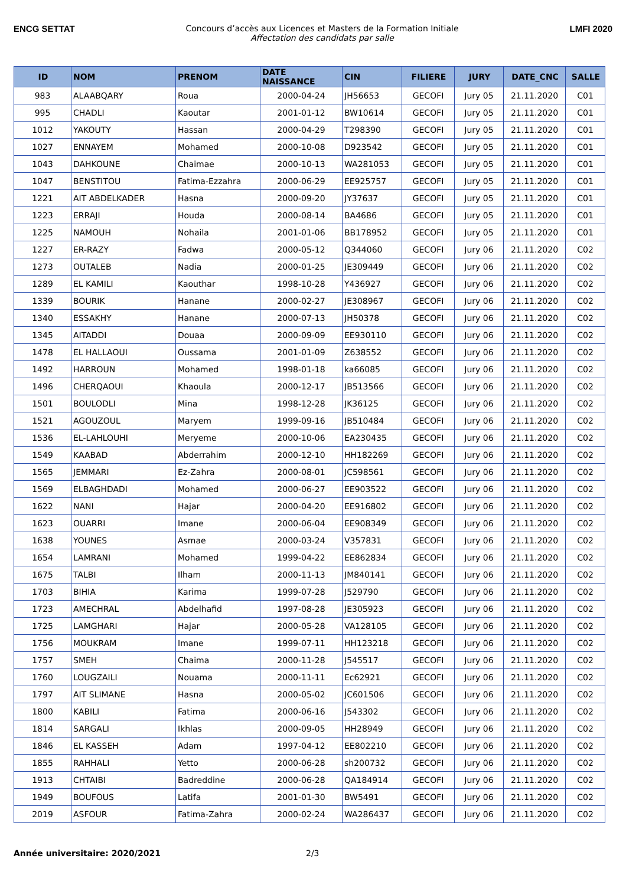ENCG SETTAT Concours d’accès aux Licences et Masters de la Formation Initiale
Affectation des candidats par salle
LMFI 2020
| ID | NOM | PRENOM | DATE NAISSANCE | CIN | FILIERE | JURY | DATE_CNC | SALLE |
| --- | --- | --- | --- | --- | --- | --- | --- | --- |
| 983 | ALAABQARY | Roua | 2000-04-24 | JH56653 | GECOFI | Jury 05 | 21.11.2020 | C01 |
| 995 | CHADLI | Kaoutar | 2001-01-12 | BW10614 | GECOFI | Jury 05 | 21.11.2020 | C01 |
| 1012 | YAKOUTY | Hassan | 2000-04-29 | T298390 | GECOFI | Jury 05 | 21.11.2020 | C01 |
| 1027 | ENNAYEM | Mohamed | 2000-10-08 | D923542 | GECOFI | Jury 05 | 21.11.2020 | C01 |
| 1043 | DAHKOUNE | Chaimae | 2000-10-13 | WA281053 | GECOFI | Jury 05 | 21.11.2020 | C01 |
| 1047 | BENSTITOU | Fatima-Ezzahra | 2000-06-29 | EE925757 | GECOFI | Jury 05 | 21.11.2020 | C01 |
| 1221 | AIT ABDELKADER | Hasna | 2000-09-20 | JY37637 | GECOFI | Jury 05 | 21.11.2020 | C01 |
| 1223 | ERRAJI | Houda | 2000-08-14 | BA4686 | GECOFI | Jury 05 | 21.11.2020 | C01 |
| 1225 | NAMOUH | Nohaila | 2001-01-06 | BB178952 | GECOFI | Jury 05 | 21.11.2020 | C01 |
| 1227 | ER-RAZY | Fadwa | 2000-05-12 | Q344060 | GECOFI | Jury 06 | 21.11.2020 | C02 |
| 1273 | OUTALEB | Nadia | 2000-01-25 | JE309449 | GECOFI | Jury 06 | 21.11.2020 | C02 |
| 1289 | EL KAMILI | Kaouthar | 1998-10-28 | Y436927 | GECOFI | Jury 06 | 21.11.2020 | C02 |
| 1339 | BOURIK | Hanane | 2000-02-27 | JE308967 | GECOFI | Jury 06 | 21.11.2020 | C02 |
| 1340 | ESSAKHY | Hanane | 2000-07-13 | JH50378 | GECOFI | Jury 06 | 21.11.2020 | C02 |
| 1345 | AITADDI | Douaa | 2000-09-09 | EE930110 | GECOFI | Jury 06 | 21.11.2020 | C02 |
| 1478 | EL HALLAOUI | Oussama | 2001-01-09 | Z638552 | GECOFI | Jury 06 | 21.11.2020 | C02 |
| 1492 | HARROUN | Mohamed | 1998-01-18 | ka66085 | GECOFI | Jury 06 | 21.11.2020 | C02 |
| 1496 | CHERQAOUI | Khaoula | 2000-12-17 | JB513566 | GECOFI | Jury 06 | 21.11.2020 | C02 |
| 1501 | BOULODLI | Mina | 1998-12-28 | JK36125 | GECOFI | Jury 06 | 21.11.2020 | C02 |
| 1521 | AGOUZOUL | Maryem | 1999-09-16 | JB510484 | GECOFI | Jury 06 | 21.11.2020 | C02 |
| 1536 | EL-LAHLOUHI | Meryeme | 2000-10-06 | EA230435 | GECOFI | Jury 06 | 21.11.2020 | C02 |
| 1549 | KAABAD | Abderrahim | 2000-12-10 | HH182269 | GECOFI | Jury 06 | 21.11.2020 | C02 |
| 1565 | JEMMARI | Ez-Zahra | 2000-08-01 | JC598561 | GECOFI | Jury 06 | 21.11.2020 | C02 |
| 1569 | ELBAGHDADI | Mohamed | 2000-06-27 | EE903522 | GECOFI | Jury 06 | 21.11.2020 | C02 |
| 1622 | NANI | Hajar | 2000-04-20 | EE916802 | GECOFI | Jury 06 | 21.11.2020 | C02 |
| 1623 | OUARRI | Imane | 2000-06-04 | EE908349 | GECOFI | Jury 06 | 21.11.2020 | C02 |
| 1638 | YOUNES | Asmae | 2000-03-24 | V357831 | GECOFI | Jury 06 | 21.11.2020 | C02 |
| 1654 | LAMRANI | Mohamed | 1999-04-22 | EE862834 | GECOFI | Jury 06 | 21.11.2020 | C02 |
| 1675 | TALBI | Ilham | 2000-11-13 | JM840141 | GECOFI | Jury 06 | 21.11.2020 | C02 |
| 1703 | BIHIA | Karima | 1999-07-28 | J529790 | GECOFI | Jury 06 | 21.11.2020 | C02 |
| 1723 | AMECHRAL | Abdelhafid | 1997-08-28 | JE305923 | GECOFI | Jury 06 | 21.11.2020 | C02 |
| 1725 | LAMGHARI | Hajar | 2000-05-28 | VA128105 | GECOFI | Jury 06 | 21.11.2020 | C02 |
| 1756 | MOUKRAM | Imane | 1999-07-11 | HH123218 | GECOFI | Jury 06 | 21.11.2020 | C02 |
| 1757 | SMEH | Chaima | 2000-11-28 | J545517 | GECOFI | Jury 06 | 21.11.2020 | C02 |
| 1760 | LOUGZAILI | Nouama | 2000-11-11 | Ec62921 | GECOFI | Jury 06 | 21.11.2020 | C02 |
| 1797 | AIT SLIMANE | Hasna | 2000-05-02 | JC601506 | GECOFI | Jury 06 | 21.11.2020 | C02 |
| 1800 | KABILI | Fatima | 2000-06-16 | J543302 | GECOFI | Jury 06 | 21.11.2020 | C02 |
| 1814 | SARGALI | Ikhlas | 2000-09-05 | HH28949 | GECOFI | Jury 06 | 21.11.2020 | C02 |
| 1846 | EL KASSEH | Adam | 1997-04-12 | EE802210 | GECOFI | Jury 06 | 21.11.2020 | C02 |
| 1855 | RAHHALI | Yetto | 2000-06-28 | sh200732 | GECOFI | Jury 06 | 21.11.2020 | C02 |
| 1913 | CHTAIBI | Badreddine | 2000-06-28 | QA184914 | GECOFI | Jury 06 | 21.11.2020 | C02 |
| 1949 | BOUFOUS | Latifa | 2001-01-30 | BW5491 | GECOFI | Jury 06 | 21.11.2020 | C02 |
| 2019 | ASFOUR | Fatima-Zahra | 2000-02-24 | WA286437 | GECOFI | Jury 06 | 21.11.2020 | C02 |
Année universitaire: 2020/2021 2/3